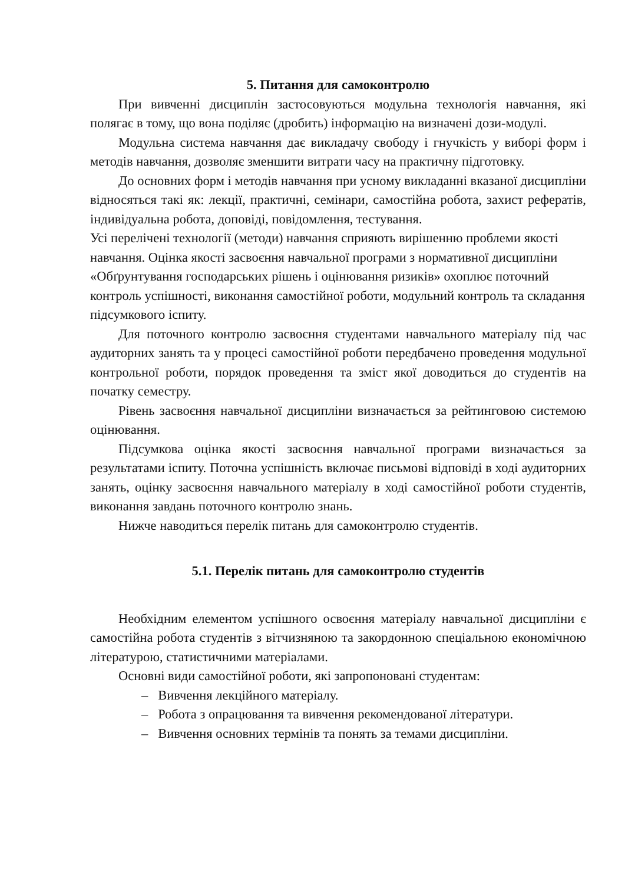5. Питання для самоконтролю
При вивченні дисциплін застосовуються модульна технологія навчання, які полягає в тому, що вона поділяє (дробить) інформацію на визначені дози-модулі.
Модульна система навчання дає викладачу свободу і гнучкість у виборі форм і методів навчання, дозволяє зменшити витрати часу на практичну підготовку.
До основних форм і методів навчання при усному викладанні вказаної дисципліни відносяться такі як: лекції, практичні, семінари, самостійна робота, захист рефератів, індивідуальна робота, доповіді, повідомлення, тестування.
Усі перелічені технології (методи) навчання сприяють вирішенню проблеми якості навчання. Оцінка якості засвоєння навчальної програми з нормативної дисципліни «Обґрунтування господарських рішень і оцінювання ризиків» охоплює поточний контроль успішності, виконання самостійної роботи, модульний контроль та складання підсумкового іспиту.
Для поточного контролю засвоєння студентами навчального матеріалу під час аудиторних занять та у процесі самостійної роботи передбачено проведення модульної контрольної роботи, порядок проведення та зміст якої доводиться до студентів на початку семестру.
Рівень засвоєння навчальної дисципліни визначається за рейтинговою системою оцінювання.
Підсумкова оцінка якості засвоєння навчальної програми визначається за результатами іспиту. Поточна успішність включає письмові відповіді в ході аудиторних занять, оцінку засвоєння навчального матеріалу в ході самостійної роботи студентів, виконання завдань поточного контролю знань.
Нижче наводиться перелік питань для самоконтролю студентів.
5.1. Перелік питань для самоконтролю студентів
Необхідним елементом успішного освоєння матеріалу навчальної дисципліни є самостійна робота студентів з вітчизняною та закордонною спеціальною економічною літературою, статистичними матеріалами.
Основні види самостійної роботи, які запропоновані студентам:
– Вивчення лекційного матеріалу.
– Робота з опрацювання та вивчення рекомендованої літератури.
– Вивчення основних термінів та понять за темами дисципліни.